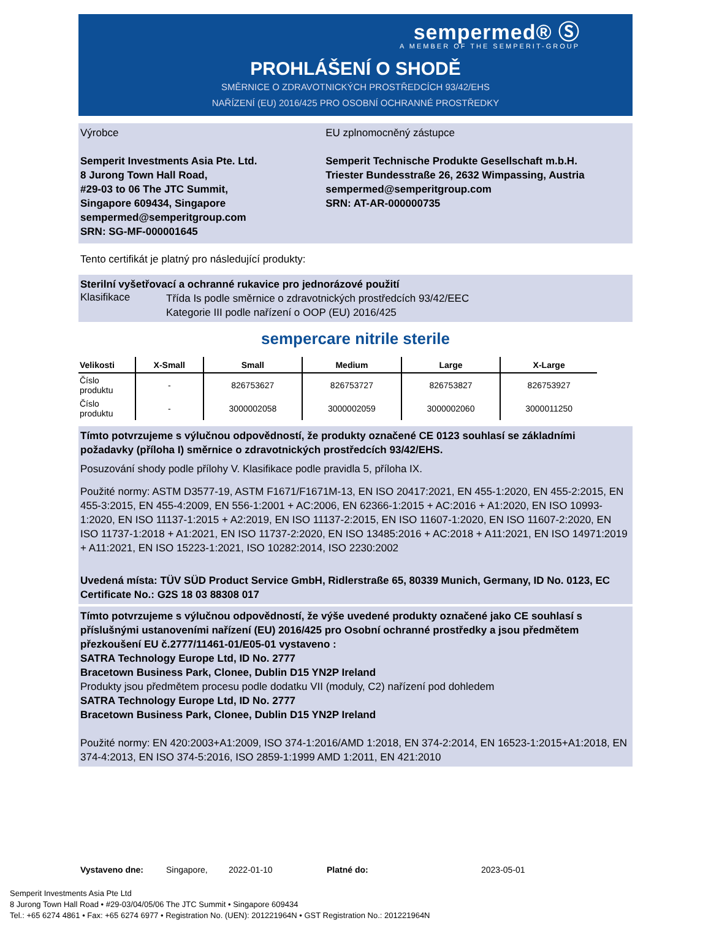sempermed® Ⓢ
A MEMBER OF THE SEMPERIT-GROUP
PROHLÁŠENÍ O SHODĚ
SMĚRNICE O ZDRAVOTNICKÝCH PROSTŘEDCÍCH 93/42/EHS
NAŘÍZENÍ (EU) 2016/425 PRO OSOBNÍ OCHRANNÉ PROSTŘEDKY
Výrobce
Semperit Investments Asia Pte. Ltd.
8 Jurong Town Hall Road,
#29-03 to 06 The JTC Summit,
Singapore 609434, Singapore
sempermed@semperitgroup.com
SRN: SG-MF-000001645
EU zplnomocněný zástupce
Semperit Technische Produkte Gesellschaft m.b.H.
Triester Bundesstraße 26, 2632 Wimpassing, Austria
sempermed@semperitgroup.com
SRN: AT-AR-000000735
Tento certifikát je platný pro následující produkty:
Sterilní vyšetřovací a ochranné rukavice pro jednorázové použití
Klasifikace
Třída Is podle směrnice o zdravotnických prostředcích 93/42/EEC
Kategorie III podle nařízení o OOP (EU) 2016/425
sempercare nitrile sterile
| Velikosti | X-Small | Small | Medium | Large | X-Large |
| --- | --- | --- | --- | --- | --- |
| Číslo produktu | - | 826753627 | 826753727 | 826753827 | 826753927 |
| Číslo produktu | - | 3000002058 | 3000002059 | 3000002060 | 3000011250 |
Tímto potvrzujeme s výlučnou odpovědností, že produkty označené CE 0123 souhlasí se základními požadavky (příloha I) směrnice o zdravotnických prostředcích 93/42/EHS.
Posuzování shody podle přílohy V. Klasifikace podle pravidla 5, příloha IX.
Použité normy: ASTM D3577-19, ASTM F1671/F1671M-13, EN ISO 20417:2021, EN 455-1:2020, EN 455-2:2015, EN 455-3:2015, EN 455-4:2009, EN 556-1:2001 + AC:2006, EN 62366-1:2015 + AC:2016 + A1:2020, EN ISO 10993-1:2020, EN ISO 11137-1:2015 + A2:2019, EN ISO 11137-2:2015, EN ISO 11607-1:2020, EN ISO 11607-2:2020, EN ISO 11737-1:2018 + A1:2021, EN ISO 11737-2:2020, EN ISO 13485:2016 + AC:2018 + A11:2021, EN ISO 14971:2019 + A11:2021, EN ISO 15223-1:2021, ISO 10282:2014, ISO 2230:2002
Uvedená místa: TÜV SÜD Product Service GmbH, Ridlerstraße 65, 80339 Munich, Germany, ID No. 0123, EC Certificate No.: G2S 18 03 88308 017
Tímto potvrzujeme s výlučnou odpovědností, že výše uvedené produkty označené jako CE souhlasí s příslušnými ustanoveními nařízení (EU) 2016/425 pro Osobní ochranné prostředky a jsou předmětem přezkoušení EU č.2777/11461-01/E05-01 vystaveno :
SATRA Technology Europe Ltd, ID No. 2777
Bracetown Business Park, Clonee, Dublin D15 YN2P Ireland
Produkty jsou předmětem procesu podle dodatku VII (moduly, C2) nařízení pod dohledem
SATRA Technology Europe Ltd, ID No. 2777
Bracetown Business Park, Clonee, Dublin D15 YN2P Ireland
Použité normy: EN 420:2003+A1:2009, ISO 374-1:2016/AMD 1:2018, EN 374-2:2014, EN 16523-1:2015+A1:2018, EN 374-4:2013, EN ISO 374-5:2016, ISO 2859-1:1999 AMD 1:2011, EN 421:2010
Vystaveno dne: Singapore, 2022-01-10 Platné do: 2023-05-01
Semperit Investments Asia Pte Ltd
8 Jurong Town Hall Road • #29-03/04/05/06 The JTC Summit • Singapore 609434
Tel.: +65 6274 4861 • Fax: +65 6274 6977 • Registration No. (UEN): 201221964N • GST Registration No.: 201221964N